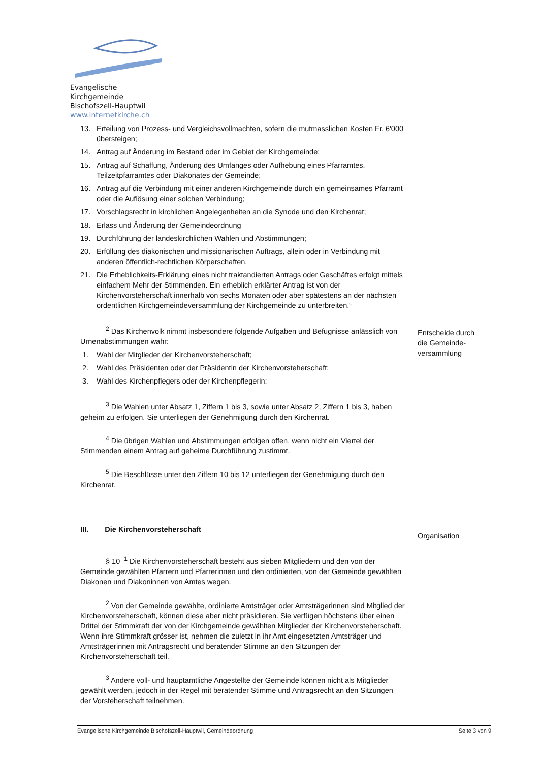Evangelische Kirchgemeinde
Bischofszell-Hauptwil
www.internetkirche.ch
13. Erteilung von Prozess- und Vergleichsvollmachten, sofern die mutmasslichen Kosten Fr. 6'000 übersteigen;
14. Antrag auf Änderung im Bestand oder im Gebiet der Kirchgemeinde;
15. Antrag auf Schaffung, Änderung des Umfanges oder Aufhebung eines Pfarramtes, Teilzeitpfarramtes oder Diakonates der Gemeinde;
16. Antrag auf die Verbindung mit einer anderen Kirchgemeinde durch ein gemeinsames Pfarramt oder die Auflösung einer solchen Verbindung;
17. Vorschlagsrecht in kirchlichen Angelegenheiten an die Synode und den Kirchenrat;
18. Erlass und Änderung der Gemeindeordnung
19. Durchführung der landeskirchlichen Wahlen und Abstimmungen;
20. Erfüllung des diakonischen und missionarischen Auftrags, allein oder in Verbindung mit anderen öffentlich-rechtlichen Körperschaften.
21. Die Erheblichkeits-Erklärung eines nicht traktandierten Antrags oder Geschäftes erfolgt mittels einfachem Mehr der Stimmenden. Ein erheblich erklärter Antrag ist von der Kirchenvorsteherschaft innerhalb von sechs Monaten oder aber spätestens an der nächsten ordentlichen Kirchgemeindeversammlung der Kirchgemeinde zu unterbreiten.“
<sup>2</sup> Das Kirchenvolk nimmt insbesondere folgende Aufgaben und Befugnisse anlässlich von Urnenabstimmungen wahr:
1. Wahl der Mitglieder der Kirchenvorsteherschaft;
2. Wahl des Präsidenten oder der Präsidentin der Kirchenvorsteherschaft;
3. Wahl des Kirchenpflegers oder der Kirchenpflegerin;
<sup>3</sup> Die Wahlen unter Absatz 1, Ziffern 1 bis 3, sowie unter Absatz 2, Ziffern 1 bis 3, haben geheim zu erfolgen. Sie unterliegen der Genehmigung durch den Kirchenrat.
<sup>4</sup> Die übrigen Wahlen und Abstimmungen erfolgen offen, wenn nicht ein Viertel der Stimmenden einem Antrag auf geheime Durchführung zustimmt.
<sup>5</sup> Die Beschlüsse unter den Ziffern 10 bis 12 unterliegen der Genehmigung durch den Kirchenrat.
III. Die Kirchenvorsteherschaft
§ 10 <sup>1</sup> Die Kirchenvorsteherschaft besteht aus sieben Mitgliedern und den von der Gemeinde gewählten Pfarrern und Pfarrerinnen und den ordinierten, von der Gemeinde gewählten Diakonen und Diakoninnen von Amtes wegen.
<sup>2</sup> Von der Gemeinde gewählte, ordinierte Amtsträger oder Amtsträgerinnen sind Mitglied der Kirchenvorsteherschaft, können diese aber nicht präsidieren. Sie verfügen höchstens über einen Drittel der Stimmkraft der von der Kirchgemeinde gewählten Mitglieder der Kirchenvorsteherschaft. Wenn ihre Stimmkraft grösser ist, nehmen die zuletzt in ihr Amt eingesetzten Amtsträger und Amtsträgerinnen mit Antragsrecht und beratender Stimme an den Sitzungen der Kirchenvorsteherschaft teil.
<sup>3</sup> Andere voll- und hauptamtliche Angestellte der Gemeinde können nicht als Mitglieder gewählt werden, jedoch in der Regel mit beratender Stimme und Antragsrecht an den Sitzungen der Vorsteherschaft teilnehmen.
Entscheide durch die Gemeinde-versammlung
Organisation
Evangelische Kirchgemeinde Bischofszell-Hauptwil, Gemeindeordnung Seite 3 von 9